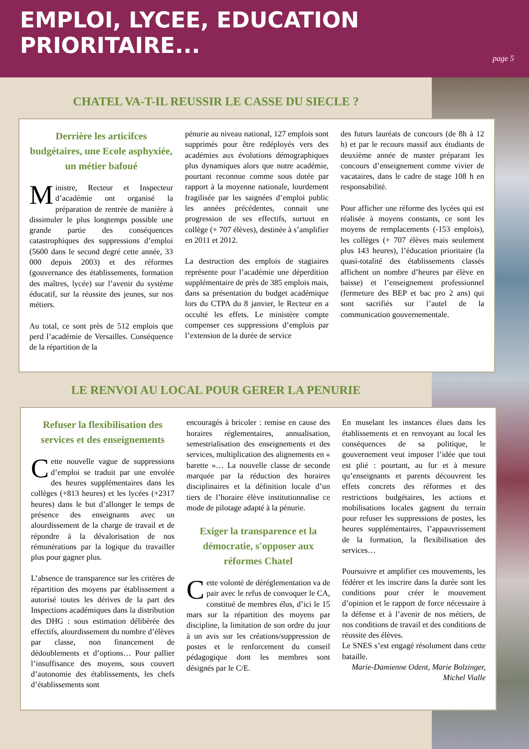EMPLOI, LYCEE, EDUCATION PRIORITAIRE...
page 5
CHATEL VA-T-IL REUSSIR LE CASSE DU SIECLE ?
Derrière les articifces budgétaires, une Ecole asphyxiée, un métier bafoué
Ministre, Recteur et Inspecteur d’académie ont organisé la préparation de rentrée de manière à dissimuler le plus longtemps possible une grande partie des conséquences catastrophiques des suppressions d’emploi (5600 dans le second degré cette année, 33 000 depuis 2003) et des réformes (gouvernance des établissements, formation des maîtres, lycée) sur l’avenir du système éducatif, sur la réussite des jeunes, sur nos métiers.
Au total, ce sont près de 512 emplois que perd l’académie de Versailles. Conséquence de la répartition de la
pénurie au niveau national, 127 emplois sont supprimés pour être redéployés vers des académies aux évolutions démographiques plus dynamiques alors que notre académie, pourtant reconnue comme sous dotée par rapport à la moyenne nationale, lourdement fragilisée par les saignées d’emploi public les années précédentes, connait une progression de ses effectifs, surtout en collège (+ 707 élèves), destinée à s’amplifier en 2011 et 2012.
La destruction des emplois de stagiaires représente pour l’académie une déperdition supplémentaire de près de 385 emplois mais, dans sa présentation du budget académique lors du CTPA du 8 janvier, le Recteur en a occulté les effets. Le ministère compte compenser ces suppressions d’emplois par l’extension de la durée de service
des futurs lauréats de concours (de 8h à 12 h) et par le recours massif aux étudiants de deuxième année de master préparant les concours d’enseignement comme vivier de vacataires, dans le cadre de stage 108 h en responsabilité.
Pour afficher une réforme des lycées qui est réalisée à moyens constants, ce sont les moyens de remplacements (-153 emplois), les collèges (+ 707 élèves mais seulement plus 143 heures), l’éducation prioritaire (la quasi-totalité des établissements classés affichent un nombre d’heures par élève en baisse) et l’enseignement professionnel (fermeture des BEP et bac pro 2 ans) qui sont sacrifiés sur l’autel de la communication gouvernementale.
LE RENVOI AU LOCAL POUR GERER LA PENURIE
Refuser la flexibilisation des services et des enseignements
Cette nouvelle vague de suppressions d’emploi se traduit par une envolée des heures supplémentaires dans les collèges (+813 heures) et les lycées (+2317 heures) dans le but d’allonger le temps de présence des enseignants avec un alourdissement de la charge de travail et de répondre à la dévalorisation de nos rémunérations par la logique du travailler plus pour gagner plus.
L’absence de transparence sur les critères de répartition des moyens par établissement a autorisé toutes les dérives de la part des Inspections académiques dans la distribution des DHG : sous estimation délibérée des effectifs, alourdissement du nombre d’élèves par classe, non financement de dédoublements et d’options… Pour pallier l’insuffisance des moyens, sous couvert d’autonomie des établissements, les chefs d’établissements sont
encouragés à bricoler : remise en cause des horaires réglementaires, annualisation, semestrialisation des enseignements et des services, multiplication des alignements en « barette »… La nouvelle classe de seconde marquée par la réduction des horaires disciplinaires et la définition locale d’un tiers de l’horaire élève institutionnalise ce mode de pilotage adapté à la pénurie.
Exiger la transparence et la démocratie, s'opposer aux réformes Chatel
Cette volonté de déréglementation va de pair avec le refus de convoquer le CA, constitué de membres élus, d’ici le 15 mars sur la répartition des moyens par discipline, la limitation de son ordre du jour à un avis sur les créations/suppression de postes et le renforcement du conseil pédagogique dont les membres sont désignés par le C/E.
En muselant les instances élues dans les établissements et en renvoyant au local les conséquences de sa politique, le gouvernement veut imposer l’idée que tout est plié : pourtant, au fur et à mesure qu’enseignants et parents découvrent les effets concrets des réformes et des restrictions budgétaires, les actions et mobilisations locales gagnent du terrain pour refuser les suppressions de postes, les heures supplémentaires, l’appauvrissement de la formation, la flexibilisation des services…
Poursuivre et amplifier ces mouvements, les fédérer et les inscrire dans la durée sont les conditions pour créer le mouvement d’opinion et le rapport de force nécessaire à la défense et à l’avenir de nos métiers, de nos conditions de travail et des conditions de réussite des élèves.
Le SNES s’est engagé résolument dans cette bataille.
Marie-Damienne Odent, Marie Bolzinger,
Michel Vialle